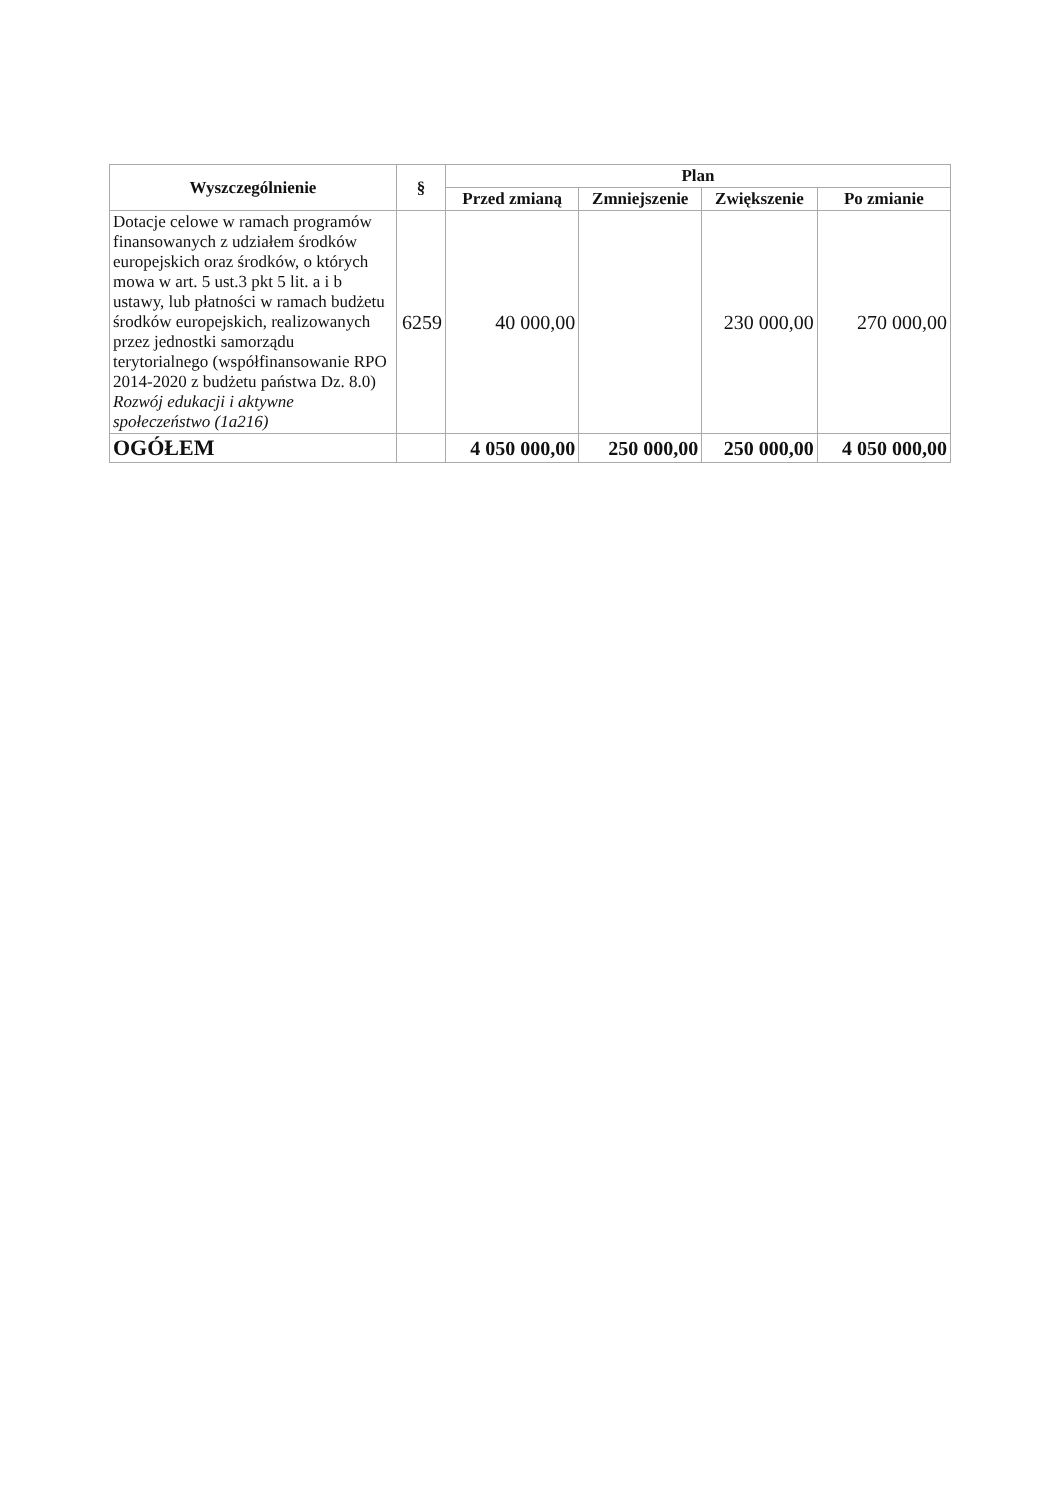| Wyszczególnienie | § | Plan | | | |
| --- | --- | --- | --- | --- | --- |
| | | Przed zmianą | Zmniejszenie | Zwiększenie | Po zmianie |
| Dotacje celowe w ramach programów finansowanych z udziałem środków europejskich oraz środków, o których mowa w art. 5 ust.3 pkt 5 lit. a i b ustawy, lub płatności w ramach budżetu środków europejskich, realizowanych przez jednostki samorządu terytorialnego (współfinansowanie RPO 2014-2020 z budżetu państwa Dz. 8.0) Rozwój edukacji i aktywne społeczeństwo (1a216) | 6259 | 40 000,00 | | 230 000,00 | 270 000,00 |
| OGÓŁEM | | 4 050 000,00 | 250 000,00 | 250 000,00 | 4 050 000,00 |